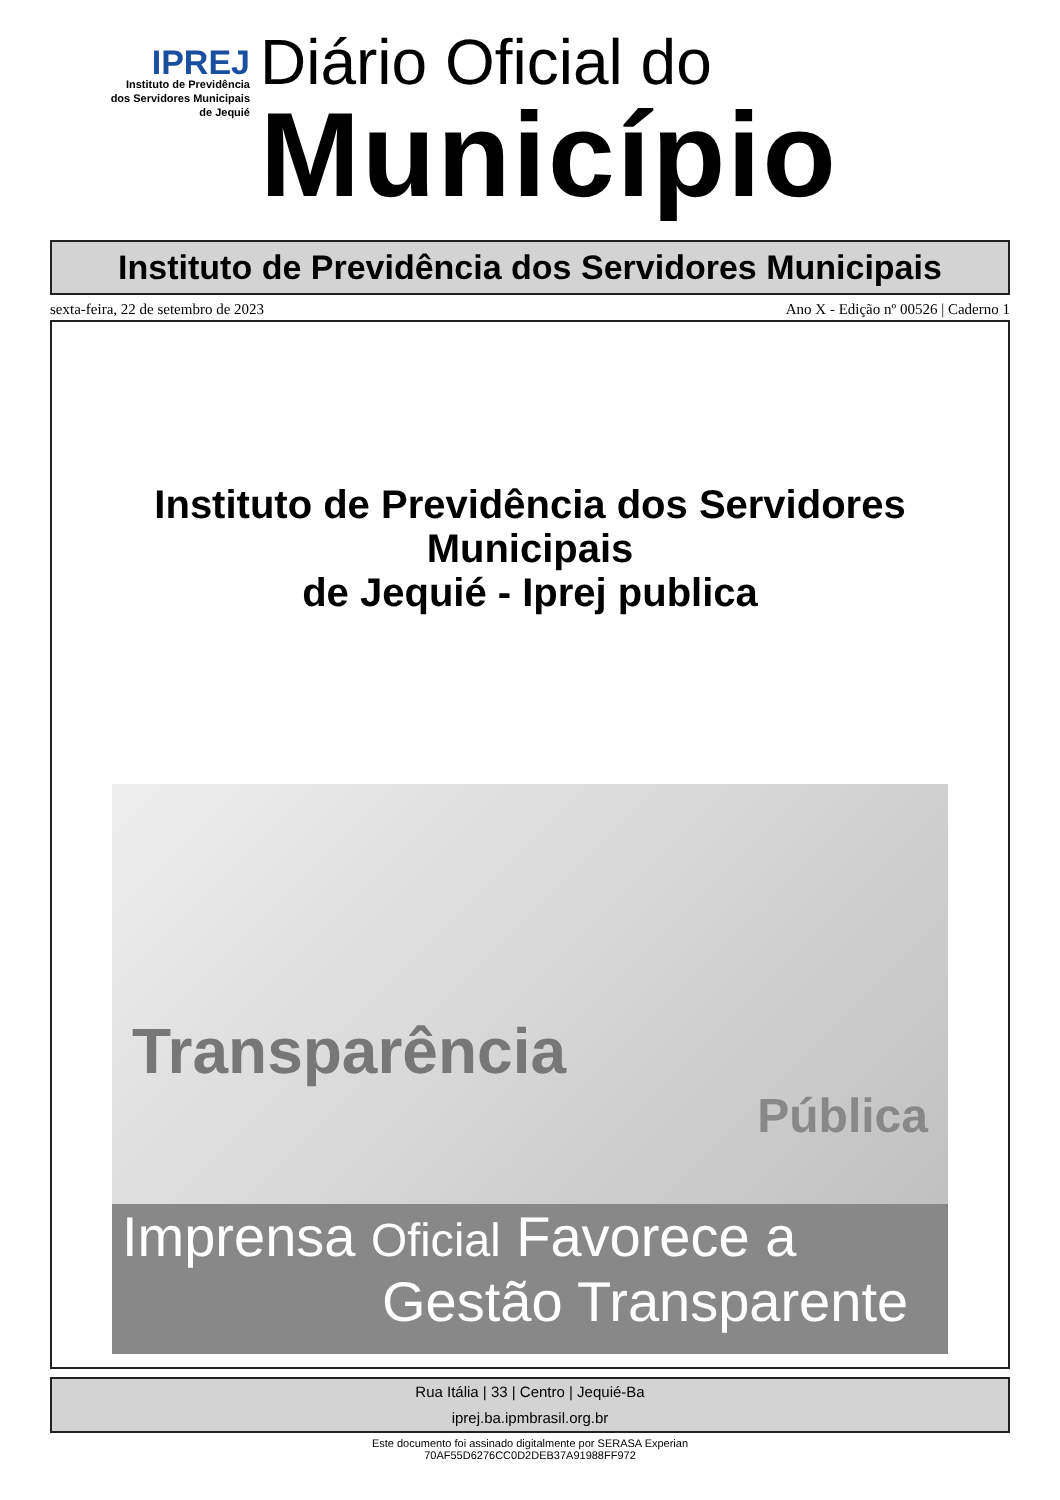IPREJ
Instituto de Previdência
dos Servidores Municipais
de Jequié
Diário Oficial do
Município
Instituto de Previdência dos Servidores Municipais
sexta-feira, 22 de setembro de 2023 Ano X - Edição nº 00526 | Caderno 1
Instituto de Previdência dos Servidores
Municipais
de Jequié - Iprej publica
Transparência
Pública
Imprensa Oficial Favorece a
Gestão Transparente
Rua Itália | 33 | Centro | Jequié-Ba
iprej.ba.ipmbrasil.org.br
Este documento foi assinado digitalmente por SERASA Experian
70AF55D6276CC0D2DEB37A91988FF972